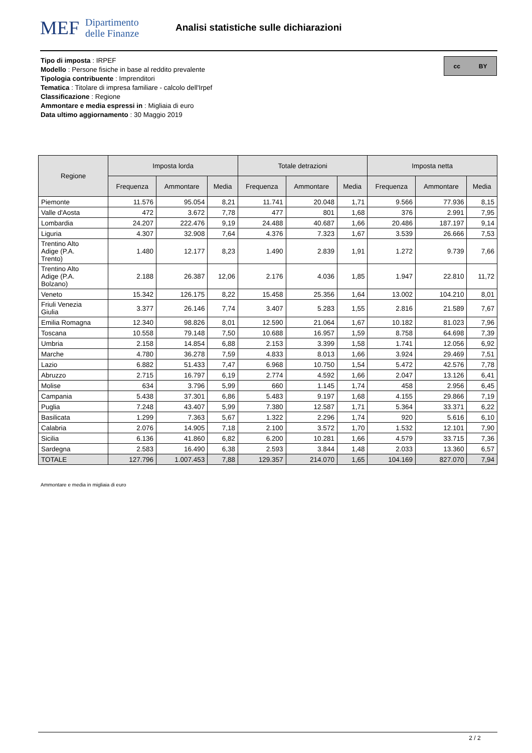MEF
Dipartimento
delle Finanze
Analisi statistiche sulle dichiarazioni
Tipo di imposta : IRPEF
Modello : Persone fisiche in base al reddito prevalente
Tipologia contribuente : Imprenditori
Tematica : Titolare di impresa familiare - calcolo dell'Irpef
Classificazione : Regione
Ammontare e media espressi in : Migliaia di euro
Data ultimo aggiornamento : 30 Maggio 2019
cc BY
| Regione | Imposta lorda | | | Totale detrazioni | | | Imposta netta | | |
| --- | --- | --- | --- | --- | --- | --- | --- | --- | --- |
| | Frequenza | Ammontare | Media | Frequenza | Ammontare | Media | Frequenza | Ammontare | Media |
| Piemonte | 11.576 | 95.054 | 8,21 | 11.741 | 20.048 | 1,71 | 9.566 | 77.936 | 8,15 |
| Valle d'Aosta | 472 | 3.672 | 7,78 | 477 | 801 | 1,68 | 376 | 2.991 | 7,95 |
| Lombardia | 24.207 | 222.476 | 9,19 | 24.488 | 40.687 | 1,66 | 20.486 | 187.197 | 9,14 |
| Liguria | 4.307 | 32.908 | 7,64 | 4.376 | 7.323 | 1,67 | 3.539 | 26.666 | 7,53 |
| Trentino Alto Adige (P.A. Trento) | 1.480 | 12.177 | 8,23 | 1.490 | 2.839 | 1,91 | 1.272 | 9.739 | 7,66 |
| Trentino Alto Adige (P.A. Bolzano) | 2.188 | 26.387 | 12,06 | 2.176 | 4.036 | 1,85 | 1.947 | 22.810 | 11,72 |
| Veneto | 15.342 | 126.175 | 8,22 | 15.458 | 25.356 | 1,64 | 13.002 | 104.210 | 8,01 |
| Friuli Venezia Giulia | 3.377 | 26.146 | 7,74 | 3.407 | 5.283 | 1,55 | 2.816 | 21.589 | 7,67 |
| Emilia Romagna | 12.340 | 98.826 | 8,01 | 12.590 | 21.064 | 1,67 | 10.182 | 81.023 | 7,96 |
| Toscana | 10.558 | 79.148 | 7,50 | 10.688 | 16.957 | 1,59 | 8.758 | 64.698 | 7,39 |
| Umbria | 2.158 | 14.854 | 6,88 | 2.153 | 3.399 | 1,58 | 1.741 | 12.056 | 6,92 |
| Marche | 4.780 | 36.278 | 7,59 | 4.833 | 8.013 | 1,66 | 3.924 | 29.469 | 7,51 |
| Lazio | 6.882 | 51.433 | 7,47 | 6.968 | 10.750 | 1,54 | 5.472 | 42.576 | 7,78 |
| Abruzzo | 2.715 | 16.797 | 6,19 | 2.774 | 4.592 | 1,66 | 2.047 | 13.126 | 6,41 |
| Molise | 634 | 3.796 | 5,99 | 660 | 1.145 | 1,74 | 458 | 2.956 | 6,45 |
| Campania | 5.438 | 37.301 | 6,86 | 5.483 | 9.197 | 1,68 | 4.155 | 29.866 | 7,19 |
| Puglia | 7.248 | 43.407 | 5,99 | 7.380 | 12.587 | 1,71 | 5.364 | 33.371 | 6,22 |
| Basilicata | 1.299 | 7.363 | 5,67 | 1.322 | 2.296 | 1,74 | 920 | 5.616 | 6,10 |
| Calabria | 2.076 | 14.905 | 7,18 | 2.100 | 3.572 | 1,70 | 1.532 | 12.101 | 7,90 |
| Sicilia | 6.136 | 41.860 | 6,82 | 6.200 | 10.281 | 1,66 | 4.579 | 33.715 | 7,36 |
| Sardegna | 2.583 | 16.490 | 6,38 | 2.593 | 3.844 | 1,48 | 2.033 | 13.360 | 6,57 |
| TOTALE | 127.796 | 1.007.453 | 7,88 | 129.357 | 214.070 | 1,65 | 104.169 | 827.070 | 7,94 |
Ammontare e media in migliaia di euro
2 / 2